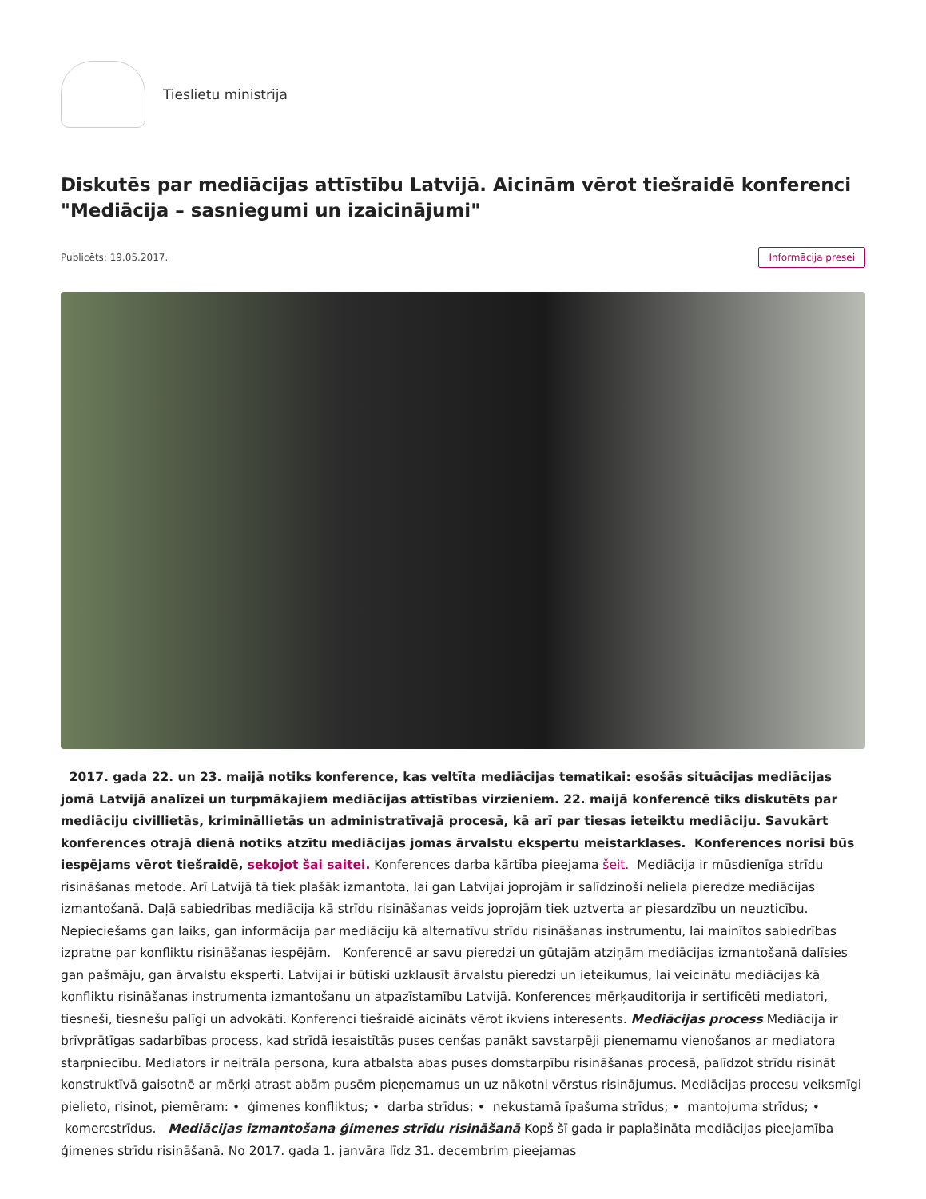Tieslietu ministrija
Diskutēs par mediācijas attīstību Latvijā. Aicinām vērot tiešraidē konferenci "Mediācija – sasniegumi un izaicinājumi"
Publicēts: 19.05.2017. Informācija presei
2017. gada 22. un 23. maijā notiks konference, kas veltīta mediācijas tematikai: esošās situācijas mediācijas jomā Latvijā analīzei un turpmākajiem mediācijas attīstības virzieniem. 22. maijā konferencē tiks diskutēts par mediāciju civillietās, krimināllietās un administratīvajā procesā, kā arī par tiesas ieteiktu mediāciju. Savukārt konferences otrajā dienā notiks atzītu mediācijas jomas ārvalstu ekspertu meistarklases. Konferences norisi būs iespējams vērot tiešraidē, sekojot šai saitei. Konferences darba kārtība pieejama šeit. Mediācija ir mūsdienīga strīdu risināšanas metode. Arī Latvijā tā tiek plašāk izmantota, lai gan Latvijai joprojām ir salīdzinoši neliela pieredze mediācijas izmantošanā. Daļā sabiedrības mediācija kā strīdu risināšanas veids joprojām tiek uztverta ar piesardzību un neuzticību. Nepieciešams gan laiks, gan informācija par mediāciju kā alternatīvu strīdu risināšanas instrumentu, lai mainītos sabiedrības izpratne par konfliktu risināšanas iespējām. Konferencē ar savu pieredzi un gūtajām atziņām mediācijas izmantošanā dalīsies gan pašmāju, gan ārvalstu eksperti. Latvijai ir būtiski uzklausīt ārvalstu pieredzi un ieteikumus, lai veicinātu mediācijas kā konfliktu risināšanas instrumenta izmantošanu un atpazīstamību Latvijā. Konferences mērķauditorija ir sertificēti mediatori, tiesneši, tiesnešu palīgi un advokāti. Konferenci tiešraidē aicināts vērot ikviens interesents. Mediācijas process Mediācija ir brīvprātīgas sadarbības process, kad strīdā iesaistītās puses cenšas panākt savstarpēji pieņemamu vienošanos ar mediatora starpniecību. Mediators ir neitrāla persona, kura atbalsta abas puses domstarpību risināšanas procesā, palīdzot strīdu risināt konstruktīvā gaisotnē ar mērķi atrast abām pusēm pieņemamus un uz nākotni vērstus risinājumus. Mediācijas procesu veiksmīgi pielieto, risinot, piemēram: • ģimenes konfliktus; • darba strīdus; • nekustamā īpašuma strīdus; • mantojuma strīdus; • komercstrīdus. Mediācijas izmantošana ģimenes strīdu risināšanā Kopš šī gada ir paplašināta mediācijas pieejamība ģimenes strīdu risināšanā. No 2017. gada 1. janvāra līdz 31. decembrim pieejamas